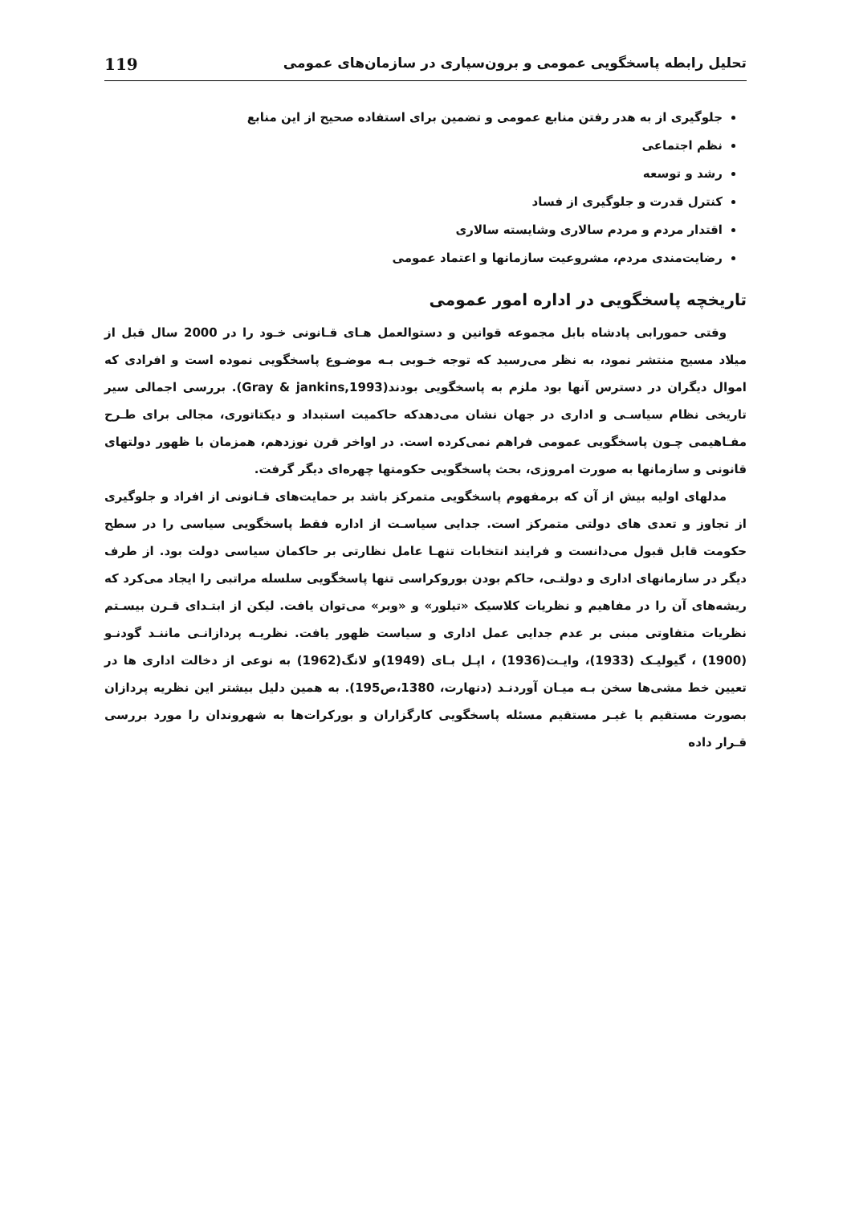تحلیل رابطه پاسخگویی عمومی و برون‌سپاری در سازمان‌های عمومی 119
جلوگیری از به هدر رفتن منابع عمومی و تضمین برای استفاده صحیح از این منابع
نظم اجتماعی
رشد و توسعه
کنترل قدرت و جلوگیری از فساد
اقتدار مردم و مردم سالاری وشایسته سالاری
رضایت‌مندی مردم، مشروعیت سازمانها و اعتماد عمومی
تاریخچه پاسخگویی در اداره امور عمومی
وقتی حمورابی پادشاه بابل مجموعه قوانین و دستوالعمل هـای قـانونی خـود را در 2000 سال قبل از میلاد مسیح منتشر نمود، به نظر می‌رسید که توجه خـوبی بـه موضـوع پاسخگویی نموده است و افرادی که اموال دیگران در دسترس آنها بود ملزم به پاسخگویی بودند(Gray & jankins,1993). بررسی اجمالی سیر تاریخی نظام سیاسـی و اداری در جهان نشان می‌دهدکه حاکمیت استبداد و دیکتاتوری، مجالی برای طـرح مفـاهیمی چـون پاسخگویی عمومی فراهم نمی‌کرده است. در اواخر قرن نوزدهم، همزمان با ظهور دولتهای قانونی و سازمانها به صورت امروزی، بحث پاسخگویی حکومتها چهره‌ای دیگر گرفت.
مدلهای اولیه بیش از آن که برمفهوم پاسخگویی متمرکز باشد بر حمایت‌های قـانونی از افراد و جلوگیری از تجاوز و تعدی های دولتی متمرکز است. جدایی سیاسـت از اداره فقط پاسخگویی سیاسی را در سطح حکومت قابل قبول می‌دانست و فرایند انتخابات تنهـا عامل نظارتی بر حاکمان سیاسی دولت بود. از طرف دیگر در سازمانهای اداری و دولتـی، حاکم بودن بوروکراسی تنها پاسخگویی سلسله مراتبی را ایجاد می‌کرد که ریشه‌های آن را در مفاهیم و نظریات کلاسیک «تیلور» و «وبر» می‌توان یافت. لیکن از ابتـدای قـرن بیسـتم نظریات متفاوتی مبنی بر عدم جدایی عمل اداری و سیاست ظهور یافت. نظریـه پردازانـی ماننـد گودنـو (1900) ، گیولیـک (1933)، وایـت(1936) ، اپـل بـای (1949)و لانگ(1962) به نوعی از دخالت اداری ها در تعیین خط مشی‌ها سخن بـه میـان آوردنـد (دنهارت، 1380،ص195). به همین دلیل بیشتر این نظریه پردازان بصورت مستقیم یا غیـر مستقیم مسئله پاسخگویی کارگزاران و بورکرات‌ها به شهروندان را مورد بررسی قـرار داده